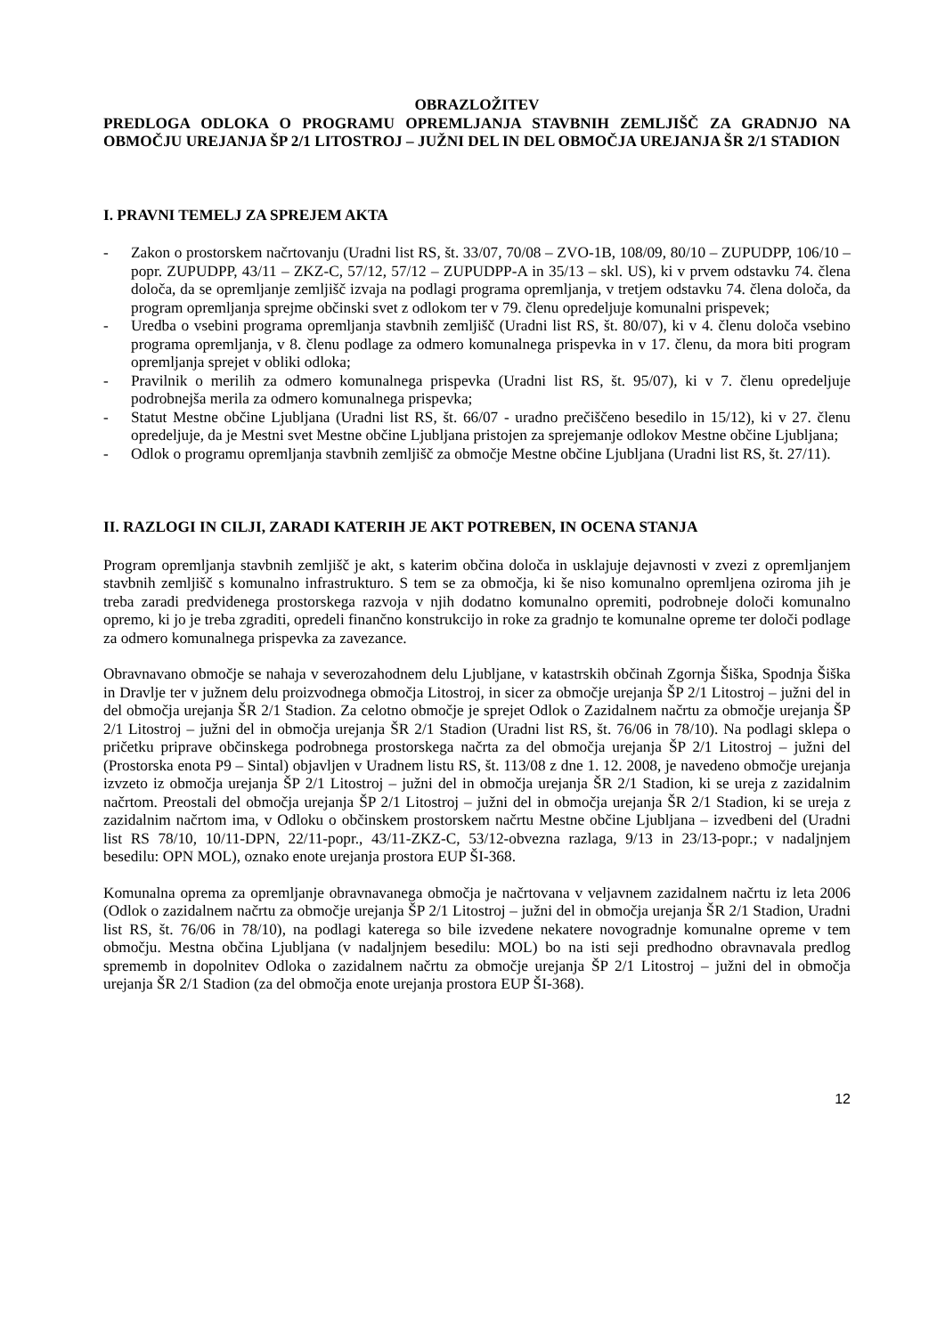OBRAZLOŽITEV
PREDLOGA ODLOKA O PROGRAMU OPREMLJANJA STAVBNIH ZEMLJIŠČ ZA GRADNJO NA OBMOČJU UREJANJA ŠP 2/1 LITOSTROJ – JUŽNI DEL IN DEL OBMOČJA UREJANJA ŠR 2/1 STADION
I. PRAVNI TEMELJ ZA SPREJEM AKTA
- Zakon o prostorskem načrtovanju (Uradni list RS, št. 33/07, 70/08 – ZVO-1B, 108/09, 80/10 – ZUPUDPP, 106/10 – popr. ZUPUDPP, 43/11 – ZKZ-C, 57/12, 57/12 – ZUPUDPP-A in 35/13 – skl. US), ki v prvem odstavku 74. člena določa, da se opremljanje zemljišč izvaja na podlagi programa opremljanja, v tretjem odstavku 74. člena določa, da program opremljanja sprejme občinski svet z odlokom ter v 79. členu opredeljuje komunalni prispevek;
- Uredba o vsebini programa opremljanja stavbnih zemljišč (Uradni list RS, št. 80/07), ki v 4. členu določa vsebino programa opremljanja, v 8. členu podlage za odmero komunalnega prispevka in v 17. členu, da mora biti program opremljanja sprejet v obliki odloka;
- Pravilnik o merilih za odmero komunalnega prispevka (Uradni list RS, št. 95/07), ki v 7. členu opredeljuje podrobnejša merila za odmero komunalnega prispevka;
- Statut Mestne občine Ljubljana (Uradni list RS, št. 66/07 - uradno prečiščeno besedilo in 15/12), ki v 27. členu opredeljuje, da je Mestni svet Mestne občine Ljubljana pristojen za sprejemanje odlokov Mestne občine Ljubljana;
- Odlok o programu opremljanja stavbnih zemljišč za območje Mestne občine Ljubljana (Uradni list RS, št. 27/11).
II. RAZLOGI IN CILJI, ZARADI KATERIH JE AKT POTREBEN, IN OCENA STANJA
Program opremljanja stavbnih zemljišč je akt, s katerim občina določa in usklajuje dejavnosti v zvezi z opremljanjem stavbnih zemljišč s komunalno infrastrukturo. S tem se za območja, ki še niso komunalno opremljena oziroma jih je treba zaradi predvidenega prostorskega razvoja v njih dodatno komunalno opremiti, podrobneje določi komunalno opremo, ki jo je treba zgraditi, opredeli finančno konstrukcijo in roke za gradnjo te komunalne opreme ter določi podlage za odmero komunalnega prispevka za zavezance.
Obravnavano območje se nahaja v severozahodnem delu Ljubljane, v katastrskih občinah Zgornja Šiška, Spodnja Šiška in Dravlje ter v južnem delu proizvodnega območja Litostroj, in sicer za območje urejanja ŠP 2/1 Litostroj – južni del in del območja urejanja ŠR 2/1 Stadion. Za celotno območje je sprejet Odlok o Zazidalnem načrtu za območje urejanja ŠP 2/1 Litostroj – južni del in območja urejanja ŠR 2/1 Stadion (Uradni list RS, št. 76/06 in 78/10). Na podlagi sklepa o pričetku priprave občinskega podrobnega prostorskega načrta za del območja urejanja ŠP 2/1 Litostroj – južni del (Prostorska enota P9 – Sintal) objavljen v Uradnem listu RS, št. 113/08 z dne 1. 12. 2008, je navedeno območje urejanja izvzeto iz območja urejanja ŠP 2/1 Litostroj – južni del in območja urejanja ŠR 2/1 Stadion, ki se ureja z zazidalnim načrtom. Preostali del območja urejanja ŠP 2/1 Litostroj – južni del in območja urejanja ŠR 2/1 Stadion, ki se ureja z zazidalnim načrtom ima, v Odloku o občinskem prostorskem načrtu Mestne občine Ljubljana – izvedbeni del (Uradni list RS 78/10, 10/11-DPN, 22/11-popr., 43/11-ZKZ-C, 53/12-obvezna razlaga, 9/13 in 23/13-popr.; v nadaljnjem besedilu: OPN MOL), oznako enote urejanja prostora EUP ŠI-368.
Komunalna oprema za opremljanje obravnavanega območja je načrtovana v veljavnem zazidalnem načrtu iz leta 2006 (Odlok o zazidalnem načrtu za območje urejanja ŠP 2/1 Litostroj – južni del in območja urejanja ŠR 2/1 Stadion, Uradni list RS, št. 76/06 in 78/10), na podlagi katerega so bile izvedene nekatere novogradnje komunalne opreme v tem območju. Mestna občina Ljubljana (v nadaljnjem besedilu: MOL) bo na isti seji predhodno obravnavala predlog sprememb in dopolnitev Odloka o zazidalnem načrtu za območje urejanja ŠP 2/1 Litostroj – južni del in območja urejanja ŠR 2/1 Stadion (za del območja enote urejanja prostora EUP ŠI-368).
12